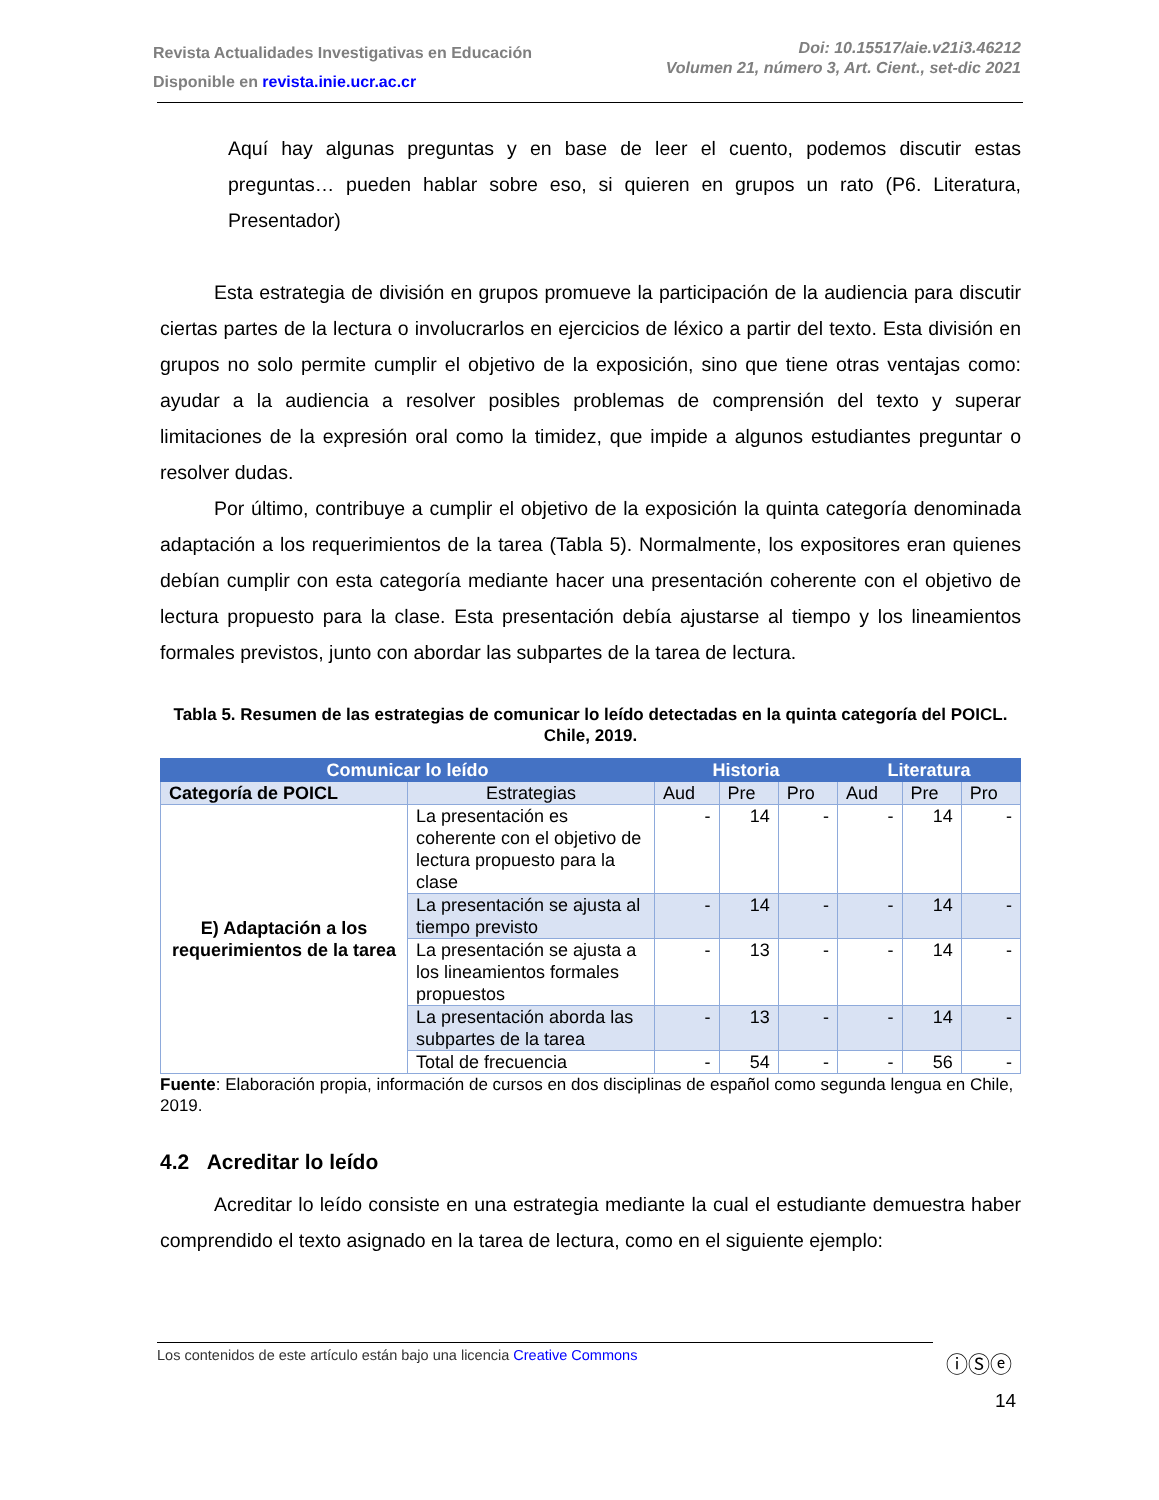Revista Actualidades Investigativas en Educación
Disponible en revista.inie.ucr.ac.cr
Doi: 10.15517/aie.v21i3.46212
Volumen 21, número 3, Art. Cient., set-dic 2021
Aquí hay algunas preguntas y en base de leer el cuento, podemos discutir estas preguntas… pueden hablar sobre eso, si quieren en grupos un rato (P6. Literatura, Presentador)
Esta estrategia de división en grupos promueve la participación de la audiencia para discutir ciertas partes de la lectura o involucrarlos en ejercicios de léxico a partir del texto. Esta división en grupos no solo permite cumplir el objetivo de la exposición, sino que tiene otras ventajas como: ayudar a la audiencia a resolver posibles problemas de comprensión del texto y superar limitaciones de la expresión oral como la timidez, que impide a algunos estudiantes preguntar o resolver dudas.
Por último, contribuye a cumplir el objetivo de la exposición la quinta categoría denominada adaptación a los requerimientos de la tarea (Tabla 5). Normalmente, los expositores eran quienes debían cumplir con esta categoría mediante hacer una presentación coherente con el objetivo de lectura propuesto para la clase. Esta presentación debía ajustarse al tiempo y los lineamientos formales previstos, junto con abordar las subpartes de la tarea de lectura.
Tabla 5. Resumen de las estrategias de comunicar lo leído detectadas en la quinta categoría del POICL. Chile, 2019.
| Comunicar lo leído | | Historia | | | Literatura | | |
| --- | --- | --- | --- | --- | --- | --- | --- |
| Categoría de POICL | Estrategias | Aud | Pre | Pro | Aud | Pre | Pro |
| E) Adaptación a los requerimientos de la tarea | La presentación es coherente con el objetivo de lectura propuesto para la clase | - | 14 | - | - | 14 | - |
| | La presentación se ajusta al tiempo previsto | - | 14 | - | - | 14 | - |
| | La presentación se ajusta a los lineamientos formales propuestos | - | 13 | - | - | 14 | - |
| | La presentación aborda las subpartes de la tarea | - | 13 | - | - | 14 | - |
| | Total de frecuencia | - | 54 | - | - | 56 | - |
Fuente: Elaboración propia, información de cursos en dos disciplinas de español como segunda lengua en Chile, 2019.
4.2 Acreditar lo leído
Acreditar lo leído consiste en una estrategia mediante la cual el estudiante demuestra haber comprendido el texto asignado en la tarea de lectura, como en el siguiente ejemplo:
Los contenidos de este artículo están bajo una licencia Creative Commons ⓘⓈⓔ
14